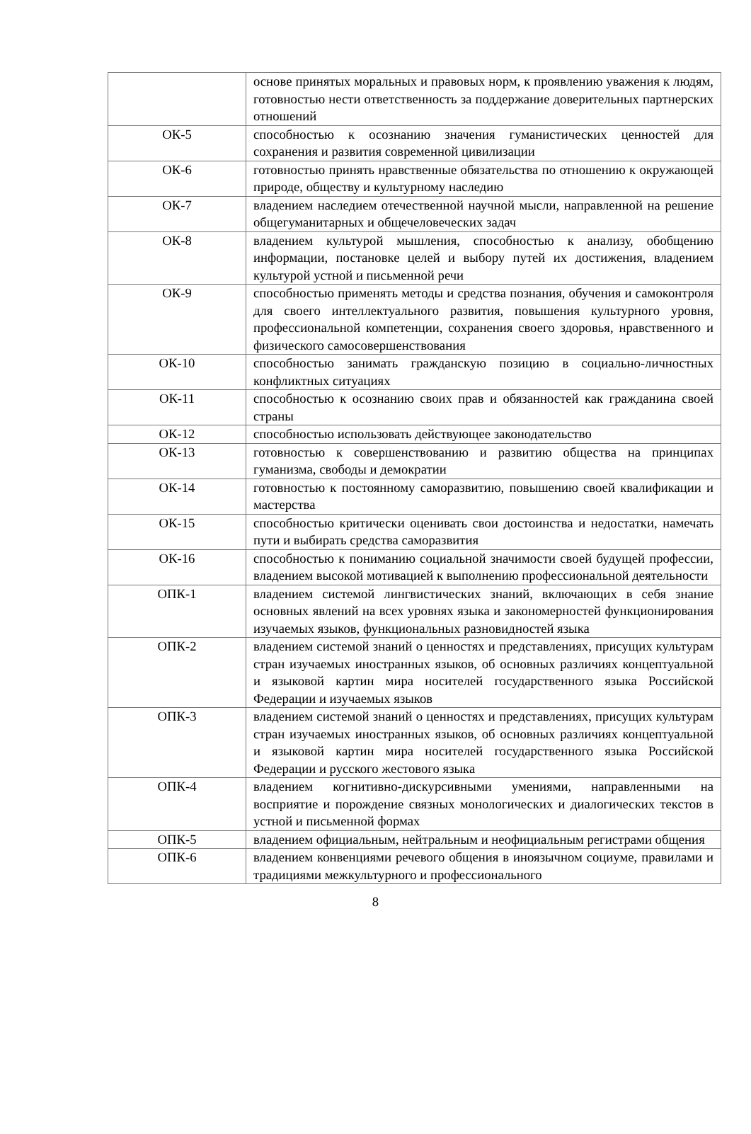| | основе принятых моральных и правовых норм, к проявлению уважения к людям, готовностью нести ответственность за поддержание доверительных партнерских отношений |
| ОК-5 | способностью к осознанию значения гуманистических ценностей для сохранения и развития современной цивилизации |
| ОК-6 | готовностью принять нравственные обязательства по отношению к окружающей природе, обществу и культурному наследию |
| ОК-7 | владением наследием отечественной научной мысли, направленной на решение общегуманитарных и общечеловеческих задач |
| ОК-8 | владением культурой мышления, способностью к анализу, обобщению информации, постановке целей и выбору путей их достижения, владением культурой устной и письменной речи |
| ОК-9 | способностью применять методы и средства познания, обучения и самоконтроля для своего интеллектуального развития, повышения культурного уровня, профессиональной компетенции, сохранения своего здоровья, нравственного и физического самосовершенствования |
| ОК-10 | способностью занимать гражданскую позицию в социально-личностных конфликтных ситуациях |
| ОК-11 | способностью к осознанию своих прав и обязанностей как гражданина своей страны |
| ОК-12 | способностью использовать действующее законодательство |
| ОК-13 | готовностью к совершенствованию и развитию общества на принципах гуманизма, свободы и демократии |
| ОК-14 | готовностью к постоянному саморазвитию, повышению своей квалификации и мастерства |
| ОК-15 | способностью критически оценивать свои достоинства и недостатки, намечать пути и выбирать средства саморазвития |
| ОК-16 | способностью к пониманию социальной значимости своей будущей профессии, владением высокой мотивацией к выполнению профессиональной деятельности |
| ОПК-1 | владением системой лингвистических знаний, включающих в себя знание основных явлений на всех уровнях языка и закономерностей функционирования изучаемых языков, функциональных разновидностей языка |
| ОПК-2 | владением системой знаний о ценностях и представлениях, присущих культурам стран изучаемых иностранных языков, об основных различиях концептуальной и языковой картин мира носителей государственного языка Российской Федерации и изучаемых языков |
| ОПК-3 | владением системой знаний о ценностях и представлениях, присущих культурам стран изучаемых иностранных языков, об основных различиях концептуальной и языковой картин мира носителей государственного языка Российской Федерации и русского жестового языка |
| ОПК-4 | владением когнитивно-дискурсивными умениями, направленными на восприятие и порождение связных монологических и диалогических текстов в устной и письменной формах |
| ОПК-5 | владением официальным, нейтральным и неофициальным регистрами общения |
| ОПК-6 | владением конвенциями речевого общения в иноязычном социуме, правилами и традициями межкультурного и профессионального |
8